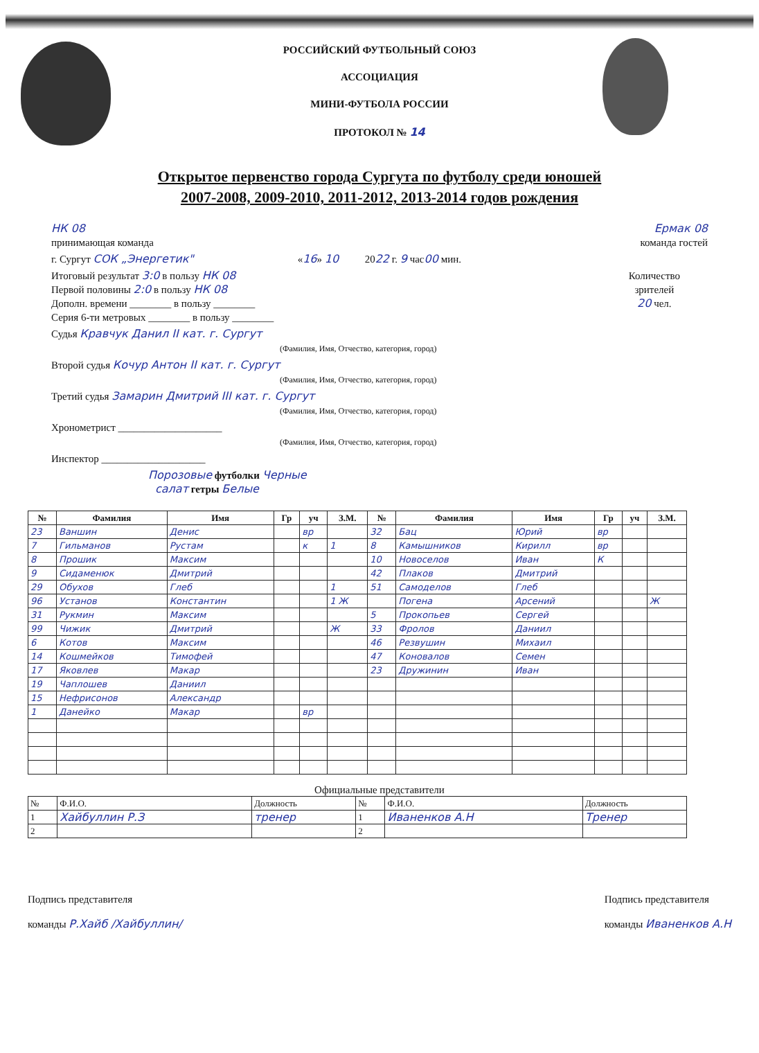РОССИЙСКИЙ ФУТБОЛЬНЫЙ СОЮЗ
АССОЦИАЦИЯ
МИНИ-ФУТБОЛА РОССИИ
ПРОТОКОЛ № 14
Открытое первенство города Сургута по футболу среди юношей
2007-2008, 2009-2010, 2011-2012, 2013-2014 годов рождения
НК 08
принимающая команда
Ермак 08
команда гостей
г. Сургут СОК „Энергетик" «16» 10 2022 г. 9 час00 мин.
Итоговый результат 3:0 в пользу НК 08
Первой половины 2:0 в пользу НК 08
Дополн. времени ________ в пользу ________
Серия 6-ти метровых ________ в пользу ________
Количество
зрителей
20 чел.
Судья Кравчук Данил II кат. г. Сургут
(Фамилия, Имя, Отчество, категория, город)
Второй судья Кочур Антон II кат. г. Сургут
(Фамилия, Имя, Отчество, категория, город)
Третий судья Замарин Дмитрий III кат. г. Сургут
(Фамилия, Имя, Отчество, категория, город)
Хронометрист ____________________
(Фамилия, Имя, Отчество, категория, город)
Инспектор ____________________
Порозовые футболки Черные
салат гетры Белые
| № | Фамилия | Имя | Гр | уч | З.М. | № | Фамилия | Имя | Гр | уч | З.М. |
| --- | --- | --- | --- | --- | --- | --- | --- | --- | --- | --- | --- |
| 23 | Ваншин | Денис | | вр | | 32 | Бац | Юрий | вр | | |
| 7 | Гильманов | Рустам | | к | 1 | 8 | Камышников | Кирилл | вр | | |
| 8 | Прошик | Максим | | | | 10 | Новоселов | Иван | К | | |
| 9 | Сидаменюк | Дмитрий | | | | 42 | Плаков | Дмитрий | | | |
| 29 | Обухов | Глеб | | | 1 | 51 | Самоделов | Глеб | | | |
| 96 | Установ | Константин | | | 1 Ж | | Погена | Арсений | | | Ж |
| 31 | Рукмин | Максим | | | | 5 | Прокопьев | Сергей | | | |
| 99 | Чижик | Дмитрий | | | Ж | 33 | Фролов | Даниил | | | |
| 6 | Котов | Максим | | | | 46 | Резвушин | Михаил | | | |
| 14 | Кошмейков | Тимофей | | | | 47 | Коновалов | Семен | | | |
| 17 | Яковлев | Макар | | | | 23 | Дружинин | Иван | | | |
| 19 | Чаплошев | Даниил | | | | | | | | | |
| 15 | Нефрисонов | Александр | | | | | | | | | |
| 1 | Данейко | Макар | | вр | | | | | | | |
Официальные представители
| № | Ф.И.О. | Должность | № | Ф.И.О. | Должность |
| 1 | Хайбуллин Р.З | тренер | 1 | Иваненков А.Н | Тренер |
| 2 | | | 2 | | |
Подпись представителя
команды Р.Хайб /Хайбуллин/
Подпись представителя
команды Иваненков А.Н